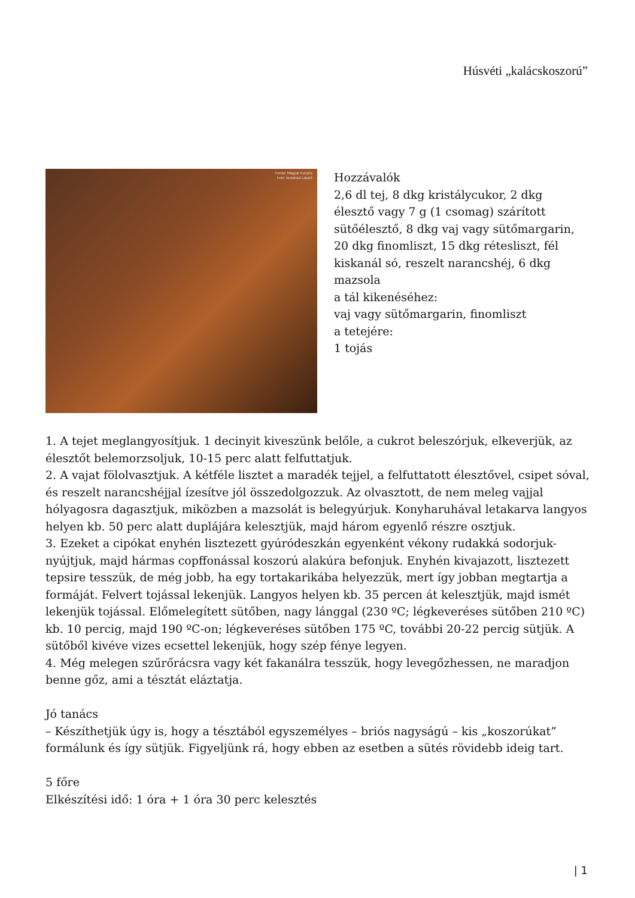Húsvéti „kalácskoszorú”
Forrás: Magyar Konyha
Fotó: Budaházi László
Hozzávalók
2,6 dl tej, 8 dkg kristálycukor, 2 dkg
élesztő vagy 7 g (1 csomag) szárított
sütőélesztő, 8 dkg vaj vagy sütőmargarin,
20 dkg finomliszt, 15 dkg rétesliszt, fél
kiskanál só, reszelt narancshéj, 6 dkg
mazsola
a tál kikenéséhez:
vaj vagy sütőmargarin, finomliszt
a tetejére:
1 tojás
1. A tejet meglangyosítjuk. 1 decinyit kiveszünk belőle, a cukrot beleszórjuk, elkeverjük, az élesztőt belemorzsoljuk, 10-15 perc alatt felfuttatjuk.
2. A vajat fölolvasztjuk. A kétféle lisztet a maradék tejjel, a felfuttatott élesztővel, csipet sóval, és reszelt narancshéjjal ízesítve jól összedolgozzuk. Az olvasztott, de nem meleg vajjal hólyagosra dagasztjuk, miközben a mazsolát is belegyúrjuk. Konyharuhával letakarva langyos helyen kb. 50 perc alatt duplájára kelesztjük, majd három egyenlő részre osztjuk.
3. Ezeket a cipókat enyhén lisztezett gyúródeszkán egyenként vékony rudakká sodorjuk-nyújtjuk, majd hármas copffonással koszorú alakúra befonjuk. Enyhén kivajazott, lisztezett tepsire tesszük, de még jobb, ha egy tortakarikába helyezzük, mert így jobban megtartja a formáját. Felvert tojással lekenjük. Langyos helyen kb. 35 percen át kelesztjük, majd ismét lekenjük tojással. Előmelegített sütőben, nagy lánggal (230 ºC; légkeveréses sütőben 210 ºC) kb. 10 percig, majd 190 ºC-on; légkeveréses sütőben 175 ºC, további 20-22 percig sütjük. A sütőből kivéve vizes ecsettel lekenjük, hogy szép fénye legyen.
4. Még melegen szűrőrácsra vagy két fakanálra tesszük, hogy levegőzhessen, ne maradjon benne gőz, ami a tésztát eláztatja.
Jó tanács
– Készíthetjük úgy is, hogy a tésztából egyszemélyes – briós nagyságú – kis „koszorúkat” formálunk és így sütjük. Figyeljünk rá, hogy ebben az esetben a sütés rövidebb ideig tart.
5 főre
Elkészítési idő: 1 óra + 1 óra 30 perc kelesztés
| 1